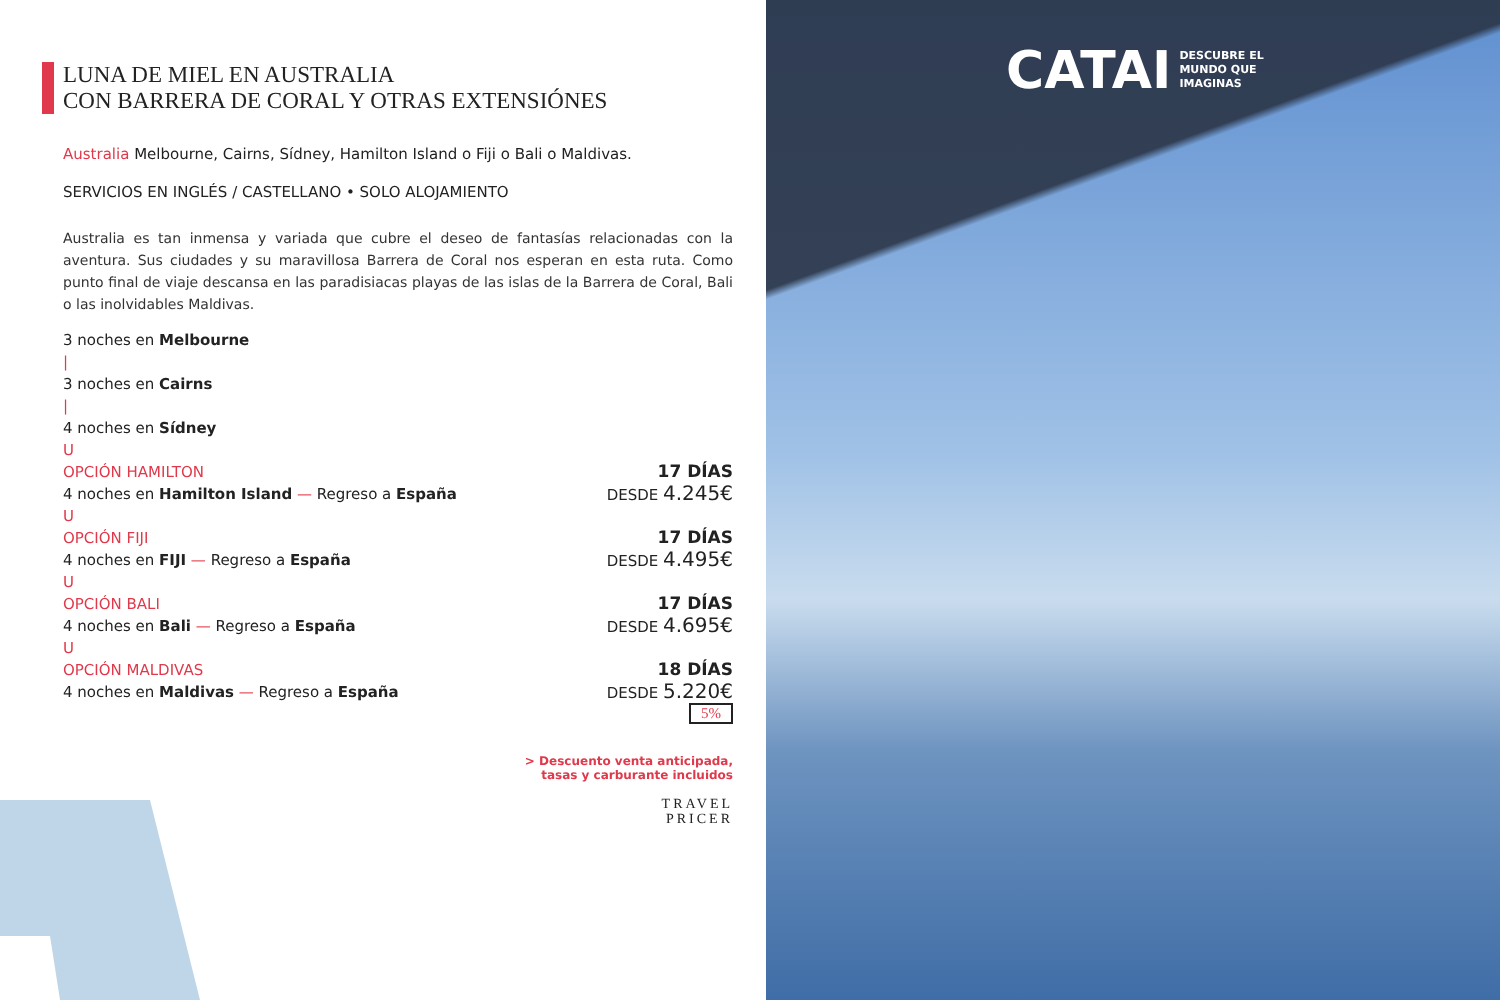LUNA DE MIEL EN AUSTRALIA
CON BARRERA DE CORAL Y OTRAS EXTENSIÓNES
Australia Melbourne, Cairns, Sídney, Hamilton Island o Fiji o Bali o Maldivas.
SERVICIOS EN INGLÉS / CASTELLANO • SOLO ALOJAMIENTO
Australia es tan inmensa y variada que cubre el deseo de fantasías relacionadas con la aventura. Sus ciudades y su maravillosa Barrera de Coral nos esperan en esta ruta. Como punto final de viaje descansa en las paradisiacas playas de las islas de la Barrera de Coral, Bali o las inolvidables Maldivas.
3 noches en Melbourne
|
3 noches en Cairns
|
4 noches en Sídney
U
OPCIÓN HAMILTON
4 noches en Hamilton Island — Regreso a España
17 DÍAS
DESDE 4.245€
U
OPCIÓN FIJI
4 noches en FIJI — Regreso a España
17 DÍAS
DESDE 4.495€
U
OPCIÓN BALI
4 noches en Bali — Regreso a España
17 DÍAS
DESDE 4.695€
U
OPCIÓN MALDIVAS
4 noches en Maldivas — Regreso a España
18 DÍAS
DESDE 5.220€
5%
> Descuento venta anticipada,
tasas y carburante incluidos
TRAVEL
PRICER
CATAI DESCUBRE EL
MUNDO QUE
IMAGINAS